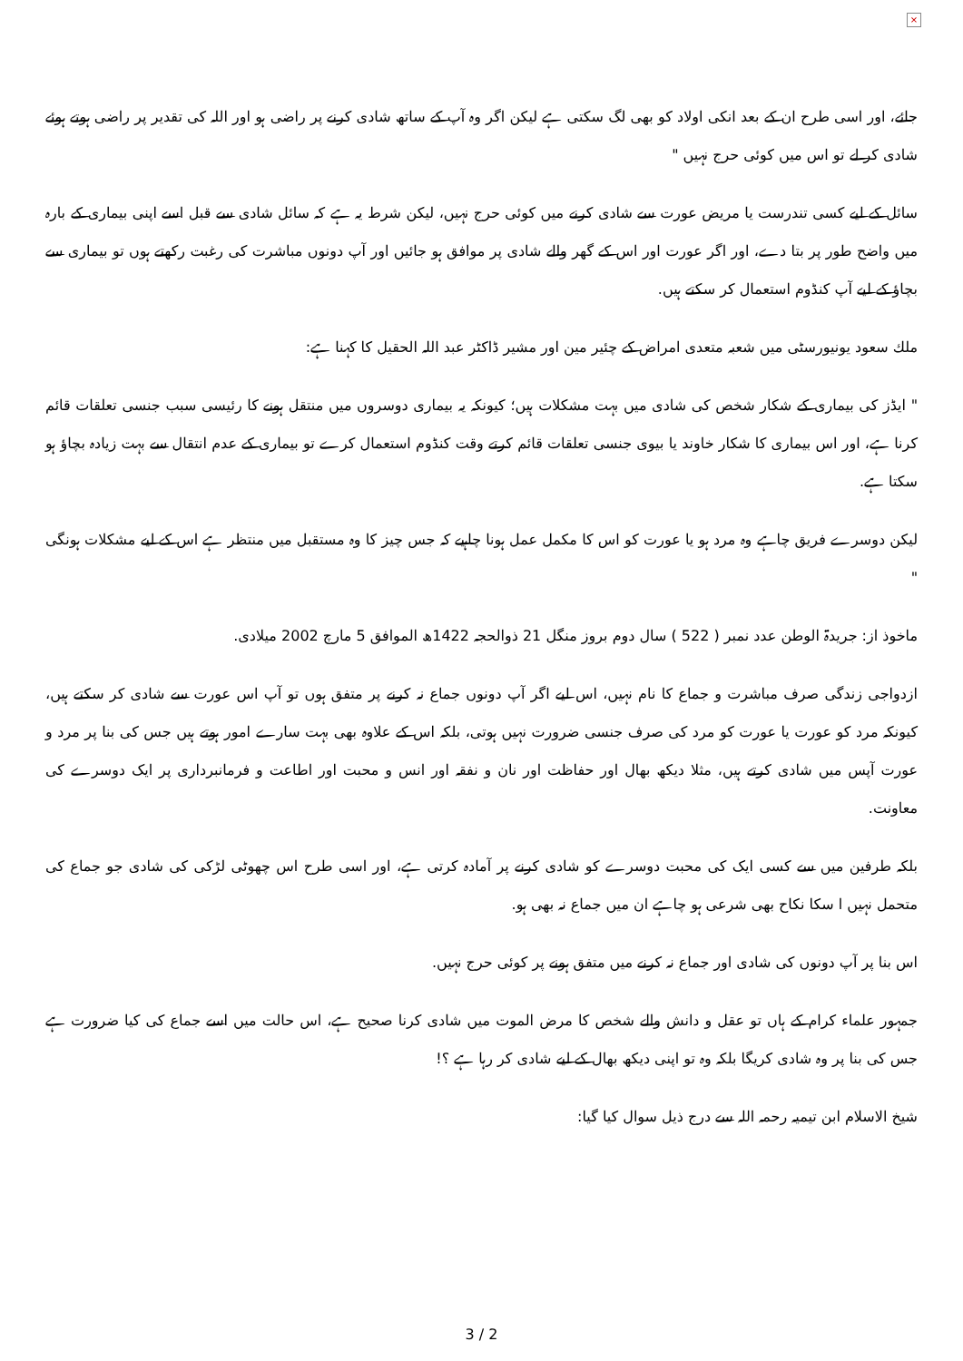×
جائے، اور اسی طرح ان کے بعد انکی اولاد کو بھی لگ سکتی ہے لیکن اگر وہ آپ کے ساتھ شادی کرنے پر راضی ہو اور اللہ کی تقدیر پر راضی ہوتے ہوئے شادی کر لے تو اس میں کوئی حرج نہیں "
سائل کے لیے کسی تندرست یا مریض عورت سے شادی کرنے میں کوئی حرج نہیں، لیکن شرط یہ ہے کہ سائل شادی سے قبل اسے اپنی بیماری کے بارہ میں واضح طور پر بتا دے، اور اگر عورت اور اس کے گھر والے شادی پر موافق ہو جائیں اور آپ دونوں مباشرت کی رغبت رکھتے ہوں تو بیماری سے بچاؤ کے لیے آپ کنڈوم استعمال کر سکتے ہیں.
ملك سعود یونیورسٹی میں شعبہ متعدی امراض کے چئیر مین اور مشیر ڈاکٹر عبد اللہ الحقیل کا کہنا ہے:
" ایڈز کی بیماری کے شکار شخص کی شادی میں بہت مشکلات ہیں؛ کیونکہ یہ بیماری دوسروں میں منتقل ہونے کا رئیسی سبب جنسی تعلقات قائم کرنا ہے، اور اس بیماری کا شکار خاوند یا بیوی جنسی تعلقات قائم کرتے وقت کنڈوم استعمال کرے تو بیماری کے عدم انتقال سے بہت زیادہ بچاؤ ہو سکتا ہے.
لیکن دوسرے فریق چاہے وہ مرد ہو یا عورت کو اس کا مکمل عمل ہونا چاہیے کہ جس چیز کا وہ مستقبل میں منتظر ہے اس کے لیے مشکلات ہونگی "
ماخوذ از: جریدۃ الوطن عدد نمبر ( 522 ) سال دوم بروز منگل 21 ذوالحجہ 1422ھ الموافق 5 مارچ 2002 میلادی.
ازدواجی زندگی صرف مباشرت و جماع کا نام نہیں، اس لیے اگر آپ دونوں جماع نہ کرنے پر متفق ہوں تو آپ اس عورت سے شادی کر سکتے ہیں، کیونکہ مرد کو عورت یا عورت کو مرد کی صرف جنسی ضرورت نہیں ہوتی، بلکہ اس کے علاوہ بھی بہت سارے امور ہوتے ہیں جس کی بنا پر مرد و عورت آپس میں شادی کرتے ہیں، مثلا دیکھ بھال اور حفاظت اور نان و نفقہ اور انس و محبت اور اطاعت و فرمانبرداری پر ایک دوسرے کی معاونت.
بلکہ طرفین میں سے کسی ایک کی محبت دوسرے کو شادی کرنے پر آمادہ کرتی ہے، اور اسی طرح اس چھوٹی لڑکی کی شادی جو جماع کی متحمل نہیں ا سکا نکاح بھی شرعی ہو چاہے ان میں جماع نہ بھی ہو.
اس بنا پر آپ دونوں کی شادی اور جماع نہ کرنے میں متفق ہونے پر کوئی حرج نہیں.
جمہور علماء کرام کے ہاں تو عقل و دانش والے شخص کا مرض الموت میں شادی کرنا صحیح ہے، اس حالت میں اسے جماع کی کیا ضرورت ہے جس کی بنا پر وہ شادی کریگا بلکہ وہ تو اپنی دیکھ بھال کے لیے شادی کر رہا ہے ؟!
شیخ الاسلام ابن تیمیہ رحمہ اللہ سے درج ذیل سوال کیا گیا:
3 / 2